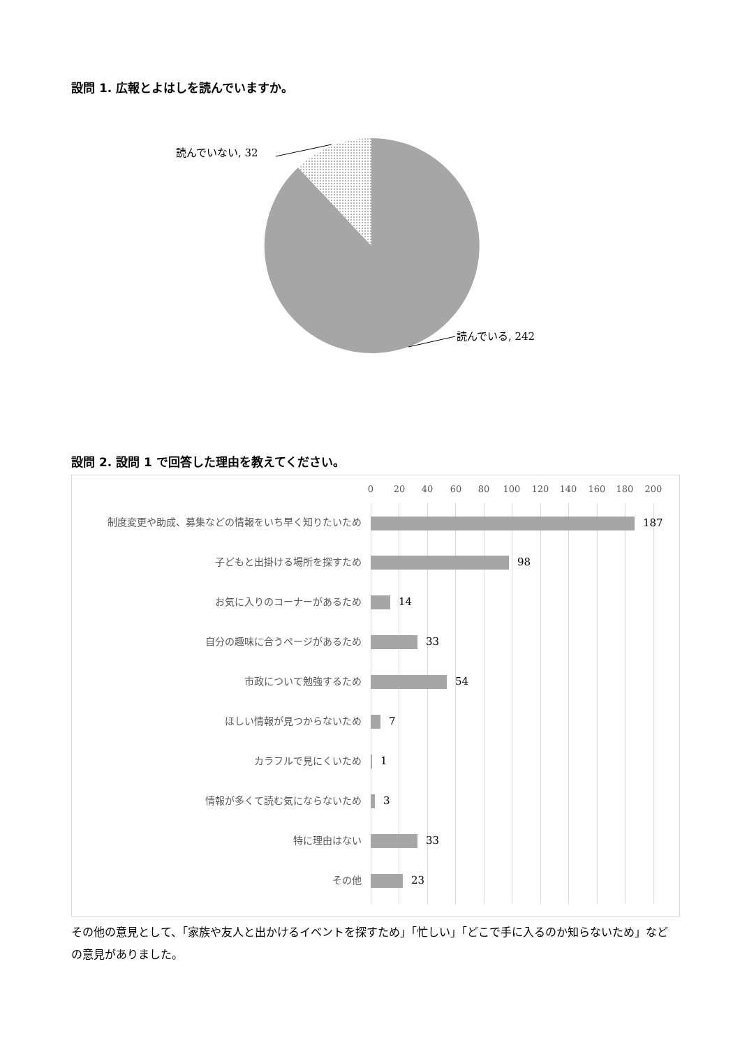設問 1. 広報とよはしを読んでいますか。
読んでいない, 32
読んでいる, 242
設問 2. 設問 1 で回答した理由を教えてください。
0 20 40 60 80 100 120 140 160 180 200
制度変更や助成、募集などの情報をいち早く知りたいため 187
子どもと出掛ける場所を探すため 98
お気に入りのコーナーがあるため 14
自分の趣味に合うページがあるため 33
市政について勉強するため 54
ほしい情報が見つからないため 7
カラフルで見にくいため 1
情報が多くて読む気にならないため 3
特に理由はない 33
その他 23
その他の意見として、「家族や友人と出かけるイベントを探すため」「忙しい」「どこで手に入るのか知らないため」などの意見がありました。